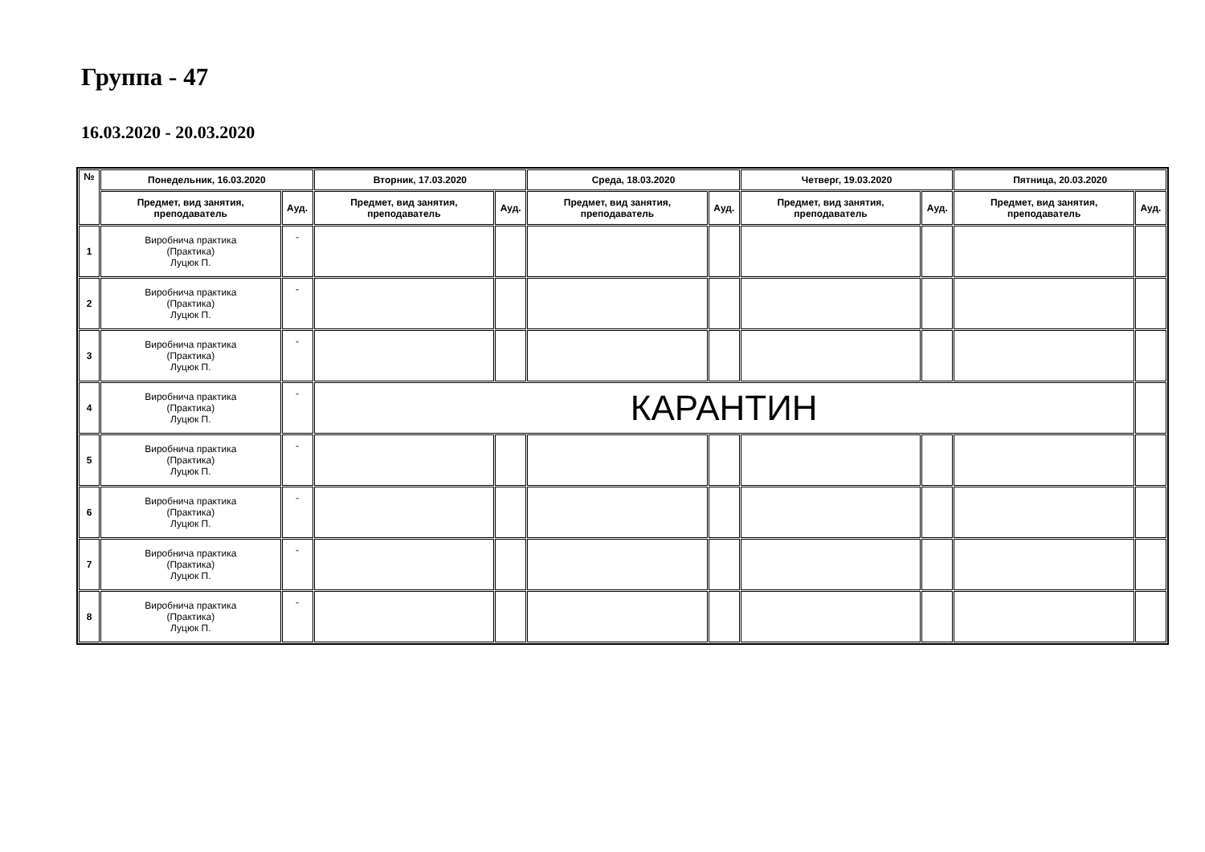Группа - 47
16.03.2020 - 20.03.2020
| № | Понедельник, 16.03.2020 | | Вторник, 17.03.2020 | | Среда, 18.03.2020 | | Четверг, 19.03.2020 | | Пятница, 20.03.2020 | |
| --- | --- | --- | --- | --- | --- | --- | --- | --- | --- | --- |
| | Предмет, вид занятия, преподаватель | Ауд. | Предмет, вид занятия, преподаватель | Ауд. | Предмет, вид занятия, преподаватель | Ауд. | Предмет, вид занятия, преподаватель | Ауд. | Предмет, вид занятия, преподаватель | Ауд. |
| 1 | Виробнича практика (Практика) Луцюк П. | - | | | | | | | | |
| 2 | Виробнича практика (Практика) Луцюк П. | - | | | | | | | | |
| 3 | Виробнича практика (Практика) Луцюк П. | - | | | | | | | | |
| 4 | Виробнича практика (Практика) Луцюк П. | - | КАРАНТИН | | | | | | | |
| 5 | Виробнича практика (Практика) Луцюк П. | - | | | | | | | | |
| 6 | Виробнича практика (Практика) Луцюк П. | - | | | | | | | | |
| 7 | Виробнича практика (Практика) Луцюк П. | - | | | | | | | | |
| 8 | Виробнича практика (Практика) Луцюк П. | - | | | | | | | | |